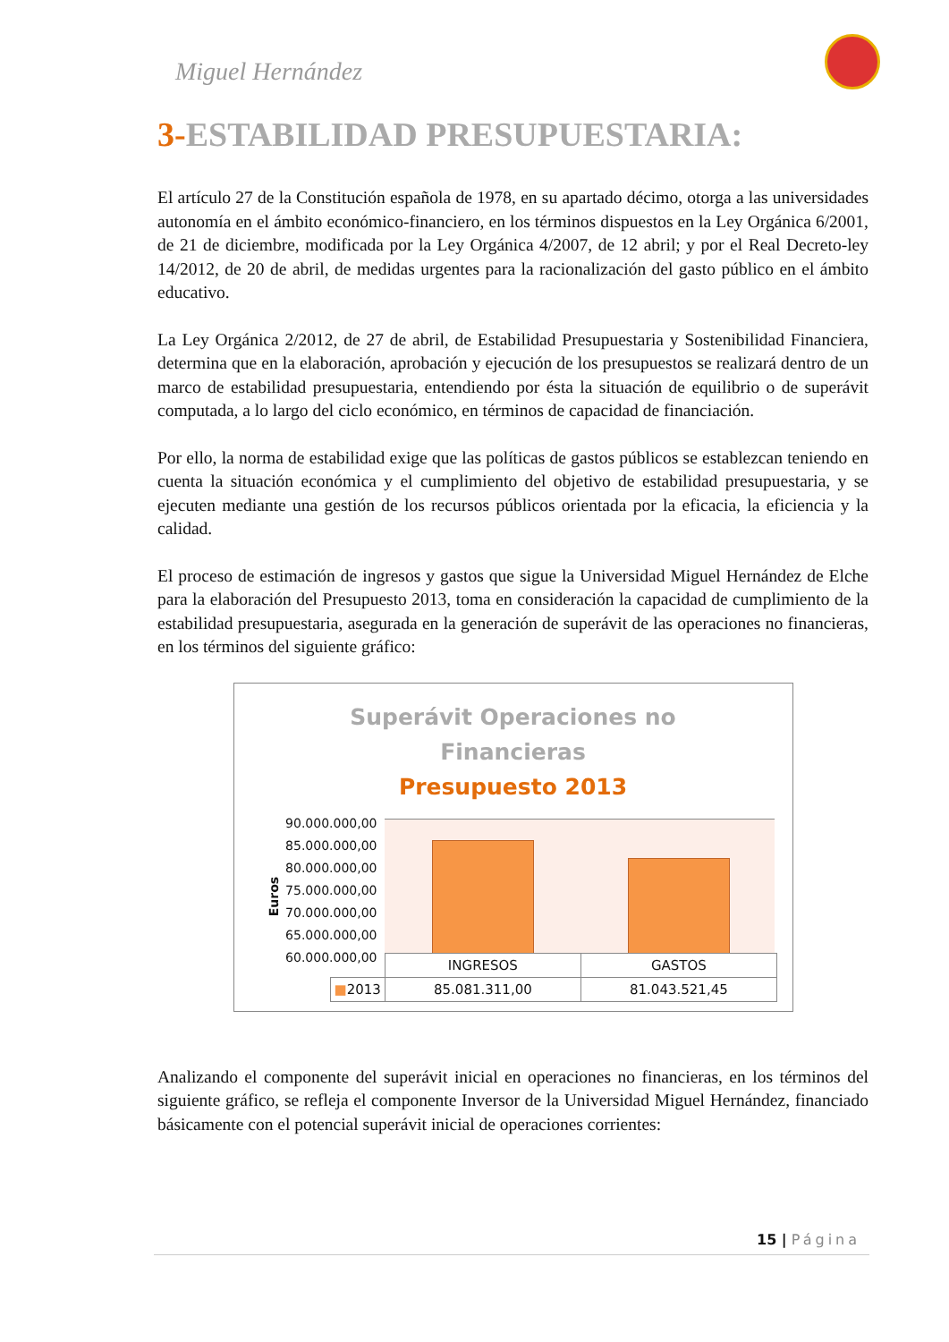Miguel Hernández
3-ESTABILIDAD PRESUPUESTARIA:
El artículo 27 de la Constitución española de 1978, en su apartado décimo, otorga a las universidades autonomía en el ámbito económico-financiero, en los términos dispuestos en la Ley Orgánica 6/2001, de 21 de diciembre, modificada por la Ley Orgánica 4/2007, de 12 abril; y por el Real Decreto-ley 14/2012, de 20 de abril, de medidas urgentes para la racionalización del gasto público en el ámbito educativo.
La Ley Orgánica 2/2012, de 27 de abril, de Estabilidad Presupuestaria y Sostenibilidad Financiera, determina que en la elaboración, aprobación y ejecución de los presupuestos se realizará dentro de un marco de estabilidad presupuestaria, entendiendo por ésta la situación de equilibrio o de superávit computada, a lo largo del ciclo económico, en términos de capacidad de financiación.
Por ello, la norma de estabilidad exige que las políticas de gastos públicos se establezcan teniendo en cuenta la situación económica y el cumplimiento del objetivo de estabilidad presupuestaria, y se ejecuten mediante una gestión de los recursos públicos orientada por la eficacia, la eficiencia y la calidad.
El proceso de estimación de ingresos y gastos que sigue la Universidad Miguel Hernández de Elche para la elaboración del Presupuesto 2013, toma en consideración la capacidad de cumplimiento de la estabilidad presupuestaria, asegurada en la generación de superávit de las operaciones no financieras, en los términos del siguiente gráfico:
Superávit Operaciones no
Financieras
Presupuesto 2013
Euros
90.000.000,00
85.000.000,00
80.000.000,00
75.000.000,00
70.000.000,00
65.000.000,00
60.000.000,00
| | INGRESOS | GASTOS |
| ■ 2013 | 85.081.311,00 | 81.043.521,45 |
Analizando el componente del superávit inicial en operaciones no financieras, en los términos del siguiente gráfico, se refleja el componente Inversor de la Universidad Miguel Hernández, financiado básicamente con el potencial superávit inicial de operaciones corrientes:
15 | Página